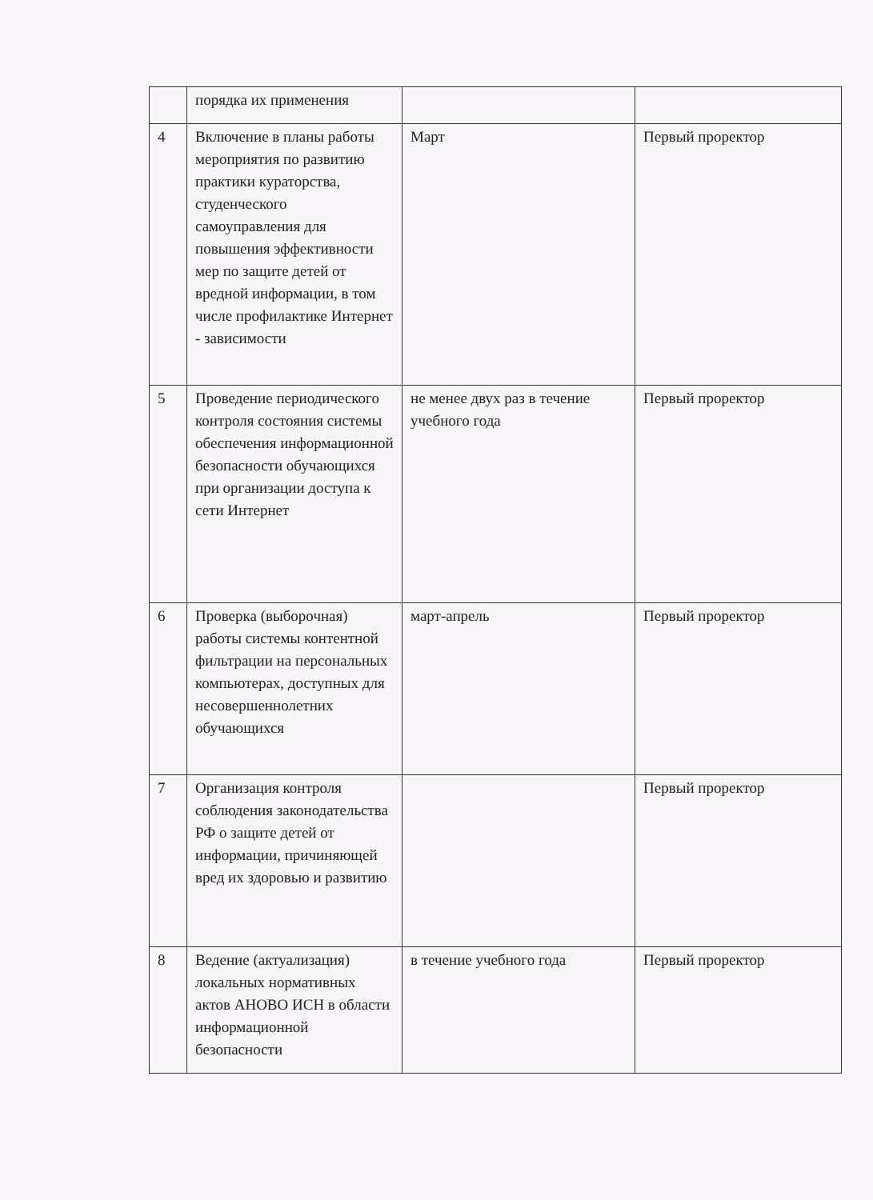| | порядка их применения | | |
| 4 | Включение в планы работы мероприятия по развитию практики кураторства, студенческого самоуправления для повышения эффективности мер по защите детей от вредной информации, в том числе профилактике Интернет - зависимости | Март | Первый проректор |
| 5 | Проведение периодического контроля состояния системы обеспечения информационной безопасности обучающихся при организации доступа к сети Интернет | не менее двух раз в течение учебного года | Первый проректор |
| 6 | Проверка (выборочная) работы системы контентной фильтрации на персональных компьютерах, доступных для несовершеннолетних обучающихся | март-апрель | Первый проректор |
| 7 | Организация контроля соблюдения законодательства РФ о защите детей от информации, причиняющей вред их здоровью и развитию | | Первый проректор |
| 8 | Ведение (актуализация) локальных нормативных актов АНОВО ИСН в области информационной безопасности | в течение учебного года | Первый проректор |